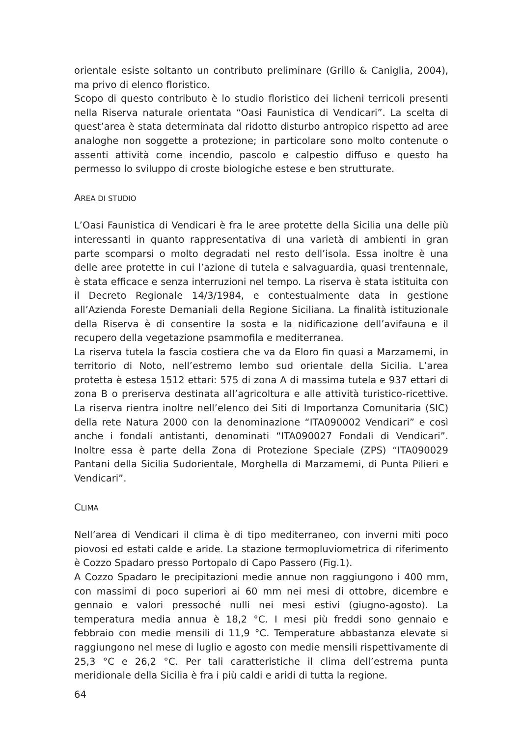orientale esiste soltanto un contributo preliminare (Grillo & Caniglia, 2004), ma privo di elenco floristico.
Scopo di questo contributo è lo studio floristico dei licheni terricoli presenti nella Riserva naturale orientata “Oasi Faunistica di Vendicari”. La scelta di quest’area è stata determinata dal ridotto disturbo antropico rispetto ad aree analoghe non soggette a protezione; in particolare sono molto contenute o assenti attività come incendio, pascolo e calpestio diffuso e questo ha permesso lo sviluppo di croste biologiche estese e ben strutturate.
AREA DI STUDIO
L’Oasi Faunistica di Vendicari è fra le aree protette della Sicilia una delle più interessanti in quanto rappresentativa di una varietà di ambienti in gran parte scomparsi o molto degradati nel resto dell’isola. Essa inoltre è una delle aree protette in cui l’azione di tutela e salvaguardia, quasi trentennale, è stata efficace e senza interruzioni nel tempo. La riserva è stata istituita con il Decreto Regionale 14/3/1984, e contestualmente data in gestione all’Azienda Foreste Demaniali della Regione Siciliana. La finalità istituzionale della Riserva è di consentire la sosta e la nidificazione dell’avifauna e il recupero della vegetazione psammofila e mediterranea.
La riserva tutela la fascia costiera che va da Eloro fin quasi a Marzamemi, in territorio di Noto, nell’estremo lembo sud orientale della Sicilia. L’area protetta è estesa 1512 ettari: 575 di zona A di massima tutela e 937 ettari di zona B o preriserva destinata all’agricoltura e alle attività turistico-ricettive. La riserva rientra inoltre nell’elenco dei Siti di Importanza Comunitaria (SIC) della rete Natura 2000 con la denominazione “ITA090002 Vendicari” e così anche i fondali antistanti, denominati “ITA090027 Fondali di Vendicari”. Inoltre essa è parte della Zona di Protezione Speciale (ZPS) “ITA090029 Pantani della Sicilia Sudorientale, Morghella di Marzamemi, di Punta Pilieri e Vendicari”.
CLIMA
Nell’area di Vendicari il clima è di tipo mediterraneo, con inverni miti poco piovosi ed estati calde e aride. La stazione termopluviometrica di riferimento è Cozzo Spadaro presso Portopalo di Capo Passero (Fig.1).
A Cozzo Spadaro le precipitazioni medie annue non raggiungono i 400 mm, con massimi di poco superiori ai 60 mm nei mesi di ottobre, dicembre e gennaio e valori pressoché nulli nei mesi estivi (giugno-agosto). La temperatura media annua è 18,2 °C. I mesi più freddi sono gennaio e febbraio con medie mensili di 11,9 °C. Temperature abbastanza elevate si raggiungono nel mese di luglio e agosto con medie mensili rispettivamente di 25,3 °C e 26,2 °C. Per tali caratteristiche il clima dell’estrema punta meridionale della Sicilia è fra i più caldi e aridi di tutta la regione.
64